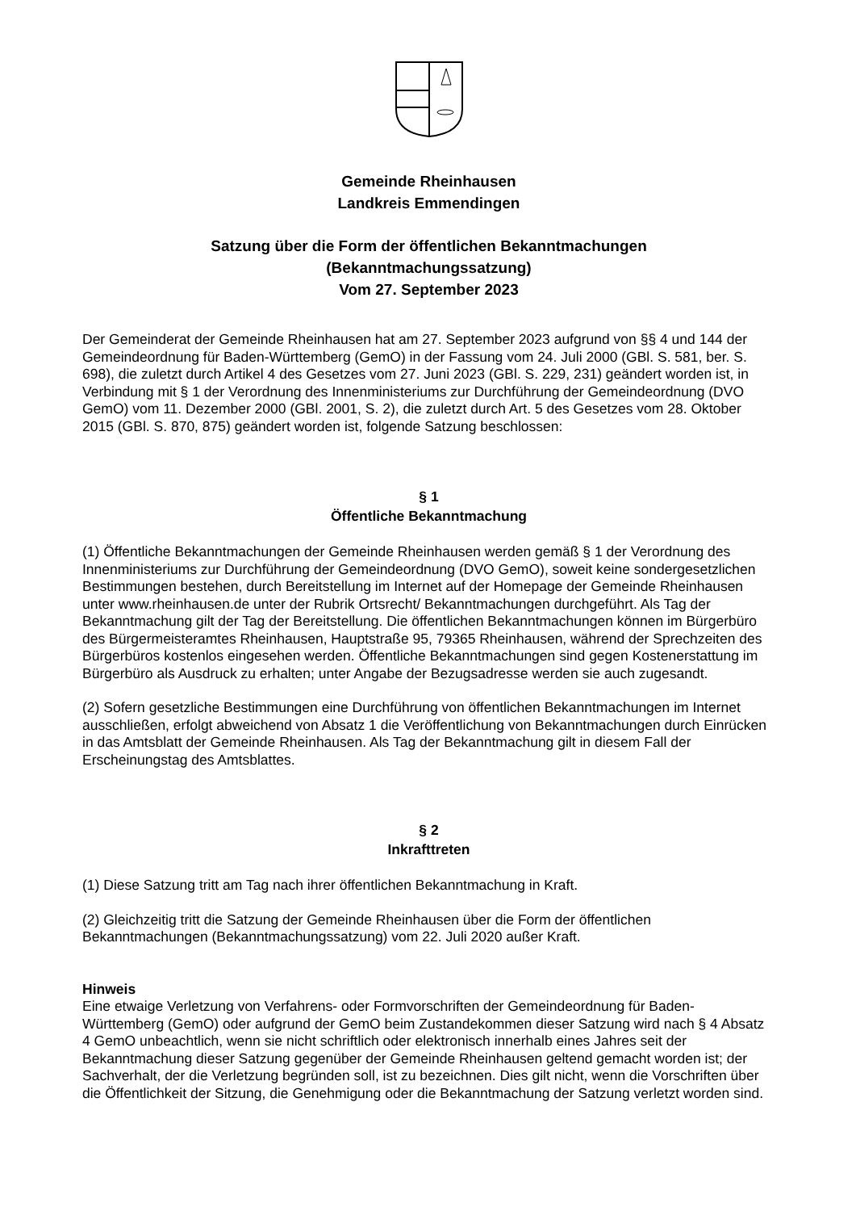Gemeinde Rheinhausen
Landkreis Emmendingen
Satzung über die Form der öffentlichen Bekanntmachungen
(Bekanntmachungssatzung)
Vom 27. September 2023
Der Gemeinderat der Gemeinde Rheinhausen hat am 27. September 2023 aufgrund von §§ 4 und 144 der Gemeindeordnung für Baden-Württemberg (GemO) in der Fassung vom 24. Juli 2000 (GBl. S. 581, ber. S. 698), die zuletzt durch Artikel 4 des Gesetzes vom 27. Juni 2023 (GBl. S. 229, 231) geändert worden ist, in Verbindung mit § 1 der Verordnung des Innenministeriums zur Durchführung der Gemeindeordnung (DVO GemO) vom 11. Dezember 2000 (GBl. 2001, S. 2), die zuletzt durch Art. 5 des Gesetzes vom 28. Oktober 2015 (GBl. S. 870, 875) geändert worden ist, folgende Satzung beschlossen:
§ 1
Öffentliche Bekanntmachung
(1) Öffentliche Bekanntmachungen der Gemeinde Rheinhausen werden gemäß § 1 der Verordnung des Innenministeriums zur Durchführung der Gemeindeordnung (DVO GemO), soweit keine sondergesetzlichen Bestimmungen bestehen, durch Bereitstellung im Internet auf der Homepage der Gemeinde Rheinhausen unter www.rheinhausen.de unter der Rubrik Ortsrecht/ Bekanntmachungen durchgeführt. Als Tag der Bekanntmachung gilt der Tag der Bereitstellung. Die öffentlichen Bekanntmachungen können im Bürgerbüro des Bürgermeisteramtes Rheinhausen, Hauptstraße 95, 79365 Rheinhausen, während der Sprechzeiten des Bürgerbüros kostenlos eingesehen werden. Öffentliche Bekanntmachungen sind gegen Kostenerstattung im Bürgerbüro als Ausdruck zu erhalten; unter Angabe der Bezugsadresse werden sie auch zugesandt.
(2) Sofern gesetzliche Bestimmungen eine Durchführung von öffentlichen Bekanntmachungen im Internet ausschließen, erfolgt abweichend von Absatz 1 die Veröffentlichung von Bekanntmachungen durch Einrücken in das Amtsblatt der Gemeinde Rheinhausen. Als Tag der Bekanntmachung gilt in diesem Fall der Erscheinungstag des Amtsblattes.
§ 2
Inkrafttreten
(1) Diese Satzung tritt am Tag nach ihrer öffentlichen Bekanntmachung in Kraft.
(2) Gleichzeitig tritt die Satzung der Gemeinde Rheinhausen über die Form der öffentlichen Bekanntmachungen (Bekanntmachungssatzung) vom 22. Juli 2020 außer Kraft.
Hinweis
Eine etwaige Verletzung von Verfahrens- oder Formvorschriften der Gemeindeordnung für Baden-Württemberg (GemO) oder aufgrund der GemO beim Zustandekommen dieser Satzung wird nach § 4 Absatz 4 GemO unbeachtlich, wenn sie nicht schriftlich oder elektronisch innerhalb eines Jahres seit der Bekanntmachung dieser Satzung gegenüber der Gemeinde Rheinhausen geltend gemacht worden ist; der Sachverhalt, der die Verletzung begründen soll, ist zu bezeichnen. Dies gilt nicht, wenn die Vorschriften über die Öffentlichkeit der Sitzung, die Genehmigung oder die Bekanntmachung der Satzung verletzt worden sind.